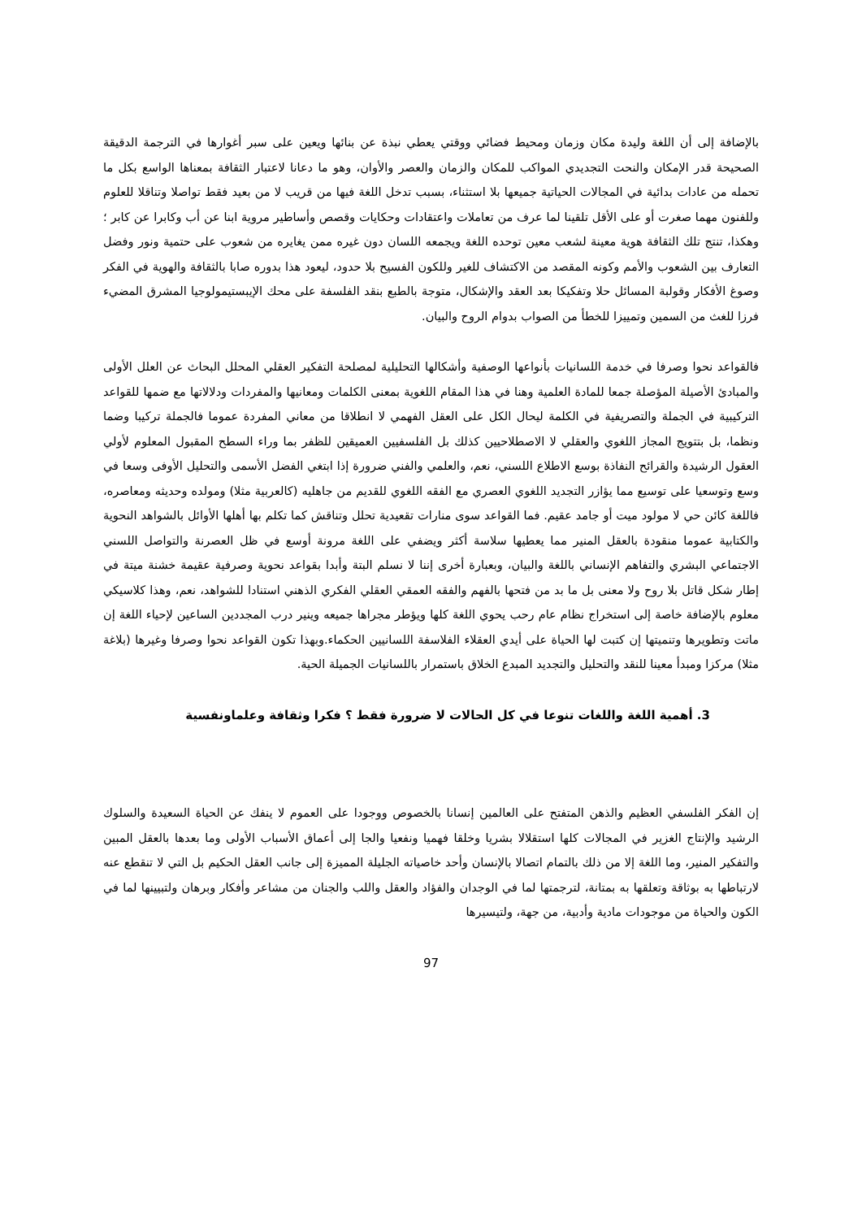بالإضافة إلى أن اللغة وليدة مكان وزمان ومحيط فضائي ووقتي يعطي نبذة عن بنائها ويعين على سبر أغوارها في الترجمة الدقيقة الصحيحة قدر الإمكان والنحت التجديدي المواكب للمكان والزمان والعصر والأوان، وهو ما دعانا لاعتبار الثقافة بمعناها الواسع بكل ما تحمله من عادات بدائية في المجالات الحياتية جميعها بلا استثناء، بسبب تدخل اللغة فيها من قريب لا من بعيد فقط تواصلا وتناقلا للعلوم وللفنون مهما صغرت أو على الأقل تلقينا لما عرف من تعاملات واعتقادات وحكايات وقصص وأساطير مروية ابنا عن أب وكابرا عن كابر ؛ وهكذا، تنتج تلك الثقافة هوية معينة لشعب معين توحده اللغة ويجمعه اللسان دون غيره ممن يغايره من شعوب على حتمية ونور وفضل التعارف بين الشعوب والأمم وكونه المقصد من الاكتشاف للغير وللكون الفسيح بلا حدود، ليعود هذا بدوره صابا بالثقافة والهوية في الفكر وصوغ الأفكار وقولبة المسائل حلا وتفكيكا بعد العقد والإشكال، متوجة بالطبع بنقد الفلسفة على محك الإيبستيمولوجيا المشرق المضيء فرزا للغث من السمين وتمييزا للخطأ من الصواب بدوام الروح والبيان.
فالقواعد نحوا وصرفا في خدمة اللسانيات بأنواعها الوصفية وأشكالها التحليلية لمصلحة التفكير العقلي المحلل البحاث عن العلل الأولى والمبادئ الأصيلة المؤصلة جمعا للمادة العلمية وهنا في هذا المقام اللغوية بمعنى الكلمات ومعانيها والمفردات ودلالاتها مع ضمها للقواعد التركيبية في الجملة والتصريفية في الكلمة ليحال الكل على العقل الفهمي لا انطلاقا من معاني المفردة عموما فالجملة تركيبا وضما ونظما، بل بتتويج المجاز اللغوي والعقلي لا الاصطلاحيين كذلك بل الفلسفيين العميقين للظفر بما وراء السطح المقبول المعلوم لأولي العقول الرشيدة والقرائح النفاذة بوسع الاطلاع اللسني، نعم، والعلمي والفني ضرورة إذا ابتغي الفضل الأسمى والتحليل الأوفى وسعا في وسع وتوسعيا على توسيع مما يؤازر التجديد اللغوي العصري مع الفقه اللغوي للقديم من جاهليه (كالعربية مثلا) ومولده وحديثه ومعاصره، فاللغة كائن حي لا مولود ميت أو جامد عقيم. فما القواعد سوى منارات تقعيدية تحلل وتناقش كما تكلم بها أهلها الأوائل بالشواهد النحوية والكتابية عموما منقودة بالعقل المنير مما يعطيها سلاسة أكثر ويضفي على اللغة مرونة أوسع في ظل العصرنة والتواصل اللسني الاجتماعي البشري والتفاهم الإنساني باللغة والبيان، وبعبارة أخرى إننا لا نسلم البتة وأبدا بقواعد نحوية وصرفية عقيمة خشنة ميتة في إطار شكل قاتل بلا روح ولا معنى بل ما بد من فتحها بالفهم والفقه العمقي العقلي الفكري الذهني استنادا للشواهد، نعم، وهذا كلاسيكي معلوم بالإضافة خاصة إلى استخراج نظام عام رحب يحوي اللغة كلها ويؤطر مجراها جميعه وينير درب المجددين الساعين لإحياء اللغة إن ماتت وتطويرها وتنميتها إن كتبت لها الحياة على أيدي العقلاء الفلاسفة اللسانيين الحكماء.وبهذا تكون القواعد نحوا وصرفا وغيرها (بلاغة مثلا) مركزا ومبدأ معينا للنقد والتحليل والتجديد المبدع الخلاق باستمرار باللسانيات الجميلة الحية.
3. أهمية اللغة واللغات تنوعا في كل الحالات لا ضرورة فقط ؟ فكرا وثقافة وعلماونفسية
إن الفكر الفلسفي العظيم والذهن المتفتح على العالمين إنسانا بالخصوص ووجودا على العموم لا ينفك عن الحياة السعيدة والسلوك الرشيد والإنتاج الغزير في المجالات كلها استقلالا بشريا وخلقا فهميا ونفعيا والجا إلى أعماق الأسباب الأولى وما بعدها بالعقل المبين والتفكير المنير، وما اللغة إلا من ذلك بالتمام اتصالا بالإنسان وأحد خاصياته الجليلة المميزة إلى جانب العقل الحكيم بل التي لا تنقطع عنه لارتباطها به بوثاقة وتعلقها به بمتانة، لترجمتها لما في الوجدان والفؤاد والعقل واللب والجنان من مشاعر وأفكار وبرهان ولتبيينها لما في الكون والحياة من موجودات مادية وأدبية، من جهة، ولتيسيرها
97